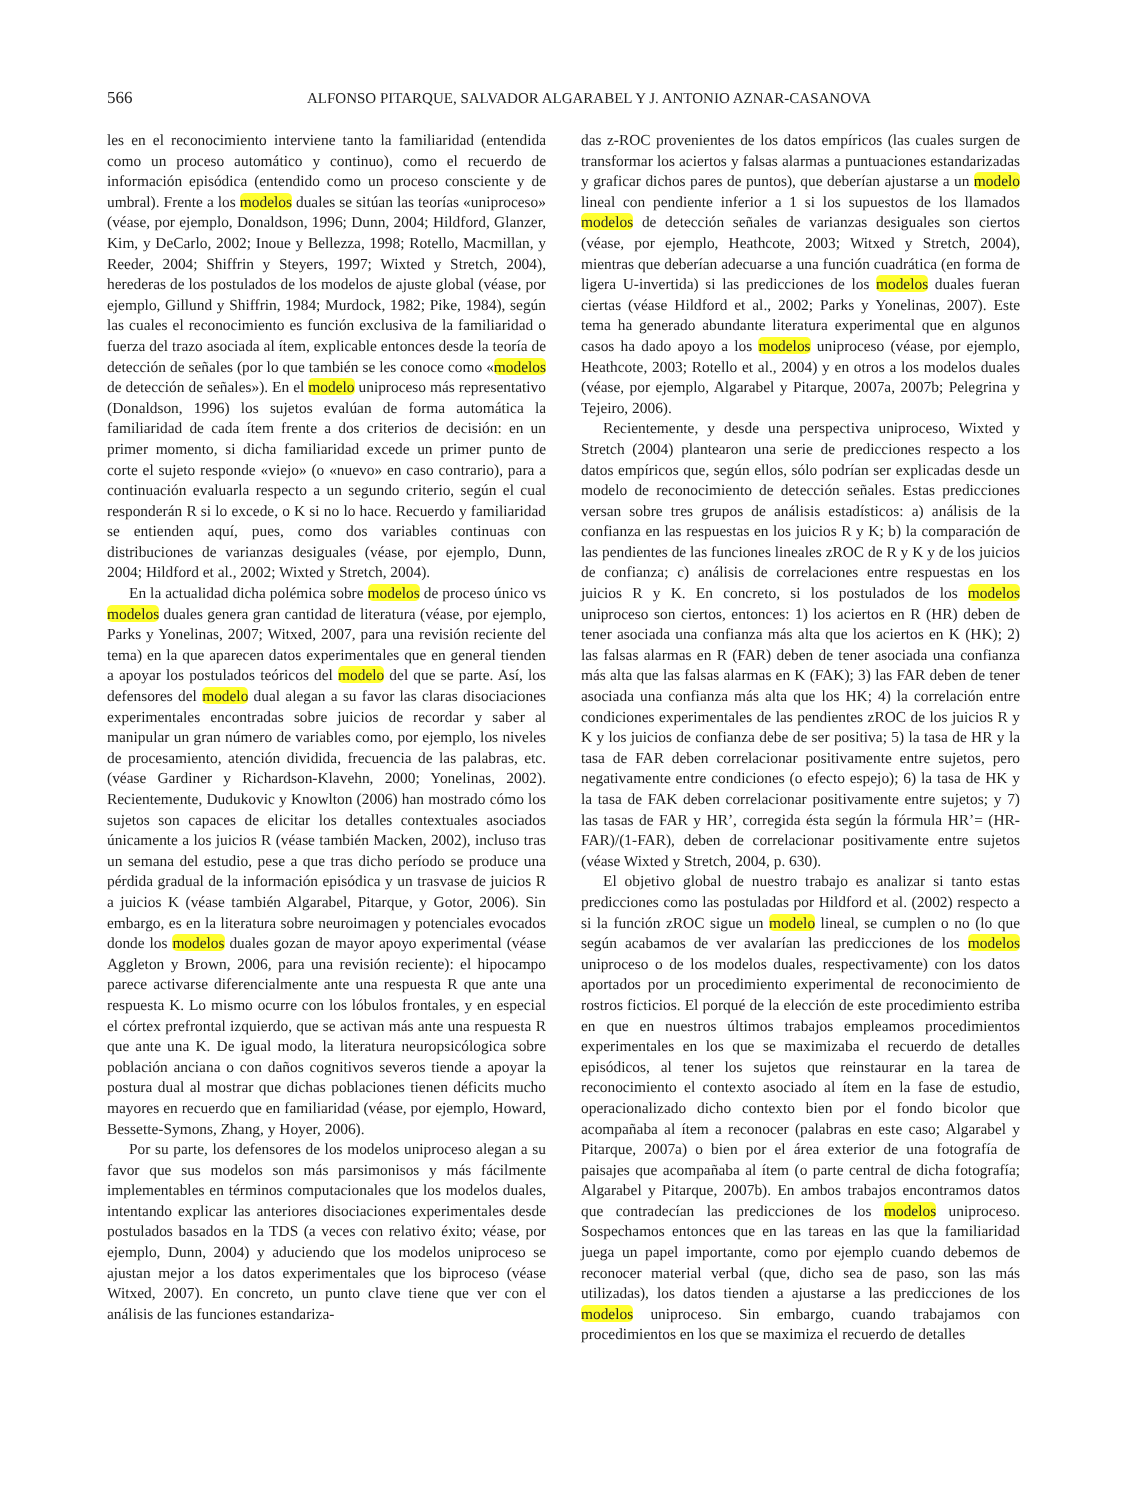566 ALFONSO PITARQUE, SALVADOR ALGARABEL Y J. ANTONIO AZNAR-CASANOVA
les en el reconocimiento interviene tanto la familiaridad (entendida como un proceso automático y continuo), como el recuerdo de información episódica (entendido como un proceso consciente y de umbral). Frente a los modelos duales se sitúan las teorías «uniproceso» (véase, por ejemplo, Donaldson, 1996; Dunn, 2004; Hildford, Glanzer, Kim, y DeCarlo, 2002; Inoue y Bellezza, 1998; Rotello, Macmillan, y Reeder, 2004; Shiffrin y Steyers, 1997; Wixted y Stretch, 2004), herederas de los postulados de los modelos de ajuste global (véase, por ejemplo, Gillund y Shiffrin, 1984; Murdock, 1982; Pike, 1984), según las cuales el reconocimiento es función exclusiva de la familiaridad o fuerza del trazo asociada al ítem, explicable entonces desde la teoría de detección de señales (por lo que también se les conoce como «modelos de detección de señales»). En el modelo uniproceso más representativo (Donaldson, 1996) los sujetos evalúan de forma automática la familiaridad de cada ítem frente a dos criterios de decisión: en un primer momento, si dicha familiaridad excede un primer punto de corte el sujeto responde «viejo» (o «nuevo» en caso contrario), para a continuación evaluarla respecto a un segundo criterio, según el cual responderán R si lo excede, o K si no lo hace. Recuerdo y familiaridad se entienden aquí, pues, como dos variables continuas con distribuciones de varianzas desiguales (véase, por ejemplo, Dunn, 2004; Hildford et al., 2002; Wixted y Stretch, 2004).
En la actualidad dicha polémica sobre modelos de proceso único vs modelos duales genera gran cantidad de literatura (véase, por ejemplo, Parks y Yonelinas, 2007; Witxed, 2007, para una revisión reciente del tema) en la que aparecen datos experimentales que en general tienden a apoyar los postulados teóricos del modelo del que se parte. Así, los defensores del modelo dual alegan a su favor las claras disociaciones experimentales encontradas sobre juicios de recordar y saber al manipular un gran número de variables como, por ejemplo, los niveles de procesamiento, atención dividida, frecuencia de las palabras, etc. (véase Gardiner y Richardson-Klavehn, 2000; Yonelinas, 2002). Recientemente, Dudukovic y Knowlton (2006) han mostrado cómo los sujetos son capaces de elicitar los detalles contextuales asociados únicamente a los juicios R (véase también Macken, 2002), incluso tras un semana del estudio, pese a que tras dicho período se produce una pérdida gradual de la información episódica y un trasvase de juicios R a juicios K (véase también Algarabel, Pitarque, y Gotor, 2006). Sin embargo, es en la literatura sobre neuroimagen y potenciales evocados donde los modelos duales gozan de mayor apoyo experimental (véase Aggleton y Brown, 2006, para una revisión reciente): el hipocampo parece activarse diferencialmente ante una respuesta R que ante una respuesta K. Lo mismo ocurre con los lóbulos frontales, y en especial el córtex prefrontal izquierdo, que se activan más ante una respuesta R que ante una K. De igual modo, la literatura neuropsicólogica sobre población anciana o con daños cognitivos severos tiende a apoyar la postura dual al mostrar que dichas poblaciones tienen déficits mucho mayores en recuerdo que en familiaridad (véase, por ejemplo, Howard, Bessette-Symons, Zhang, y Hoyer, 2006).
Por su parte, los defensores de los modelos uniproceso alegan a su favor que sus modelos son más parsimonisos y más fácilmente implementables en términos computacionales que los modelos duales, intentando explicar las anteriores disociaciones experimentales desde postulados basados en la TDS (a veces con relativo éxito; véase, por ejemplo, Dunn, 2004) y aduciendo que los modelos uniproceso se ajustan mejor a los datos experimentales que los biproceso (véase Witxed, 2007). En concreto, un punto clave tiene que ver con el análisis de las funciones estandariza-
das z-ROC provenientes de los datos empíricos (las cuales surgen de transformar los aciertos y falsas alarmas a puntuaciones estandarizadas y graficar dichos pares de puntos), que deberían ajustarse a un modelo lineal con pendiente inferior a 1 si los supuestos de los llamados modelos de detección señales de varianzas desiguales son ciertos (véase, por ejemplo, Heathcote, 2003; Witxed y Stretch, 2004), mientras que deberían adecuarse a una función cuadrática (en forma de ligera U-invertida) si las predicciones de los modelos duales fueran ciertas (véase Hildford et al., 2002; Parks y Yonelinas, 2007). Este tema ha generado abundante literatura experimental que en algunos casos ha dado apoyo a los modelos uniproceso (véase, por ejemplo, Heathcote, 2003; Rotello et al., 2004) y en otros a los modelos duales (véase, por ejemplo, Algarabel y Pitarque, 2007a, 2007b; Pelegrina y Tejeiro, 2006).
Recientemente, y desde una perspectiva uniproceso, Wixted y Stretch (2004) plantearon una serie de predicciones respecto a los datos empíricos que, según ellos, sólo podrían ser explicadas desde un modelo de reconocimiento de detección señales. Estas predicciones versan sobre tres grupos de análisis estadísticos: a) análisis de la confianza en las respuestas en los juicios R y K; b) la comparación de las pendientes de las funciones lineales zROC de R y K y de los juicios de confianza; c) análisis de correlaciones entre respuestas en los juicios R y K. En concreto, si los postulados de los modelos uniproceso son ciertos, entonces: 1) los aciertos en R (HR) deben de tener asociada una confianza más alta que los aciertos en K (HK); 2) las falsas alarmas en R (FAR) deben de tener asociada una confianza más alta que las falsas alarmas en K (FAK); 3) las FAR deben de tener asociada una confianza más alta que los HK; 4) la correlación entre condiciones experimentales de las pendientes zROC de los juicios R y K y los juicios de confianza debe de ser positiva; 5) la tasa de HR y la tasa de FAR deben correlacionar positivamente entre sujetos, pero negativamente entre condiciones (o efecto espejo); 6) la tasa de HK y la tasa de FAK deben correlacionar positivamente entre sujetos; y 7) las tasas de FAR y HR’, corregida ésta según la fórmula HR’= (HR-FAR)/(1-FAR), deben de correlacionar positivamente entre sujetos (véase Wixted y Stretch, 2004, p. 630).
El objetivo global de nuestro trabajo es analizar si tanto estas predicciones como las postuladas por Hildford et al. (2002) respecto a si la función zROC sigue un modelo lineal, se cumplen o no (lo que según acabamos de ver avalarían las predicciones de los modelos uniproceso o de los modelos duales, respectivamente) con los datos aportados por un procedimiento experimental de reconocimiento de rostros ficticios. El porqué de la elección de este procedimiento estriba en que en nuestros últimos trabajos empleamos procedimientos experimentales en los que se maximizaba el recuerdo de detalles episódicos, al tener los sujetos que reinstaurar en la tarea de reconocimiento el contexto asociado al ítem en la fase de estudio, operacionalizado dicho contexto bien por el fondo bicolor que acompañaba al ítem a reconocer (palabras en este caso; Algarabel y Pitarque, 2007a) o bien por el área exterior de una fotografía de paisajes que acompañaba al ítem (o parte central de dicha fotografía; Algarabel y Pitarque, 2007b). En ambos trabajos encontramos datos que contradecían las predicciones de los modelos uniproceso. Sospechamos entonces que en las tareas en las que la familiaridad juega un papel importante, como por ejemplo cuando debemos de reconocer material verbal (que, dicho sea de paso, son las más utilizadas), los datos tienden a ajustarse a las predicciones de los modelos uniproceso. Sin embargo, cuando trabajamos con procedimientos en los que se maximiza el recuerdo de detalles